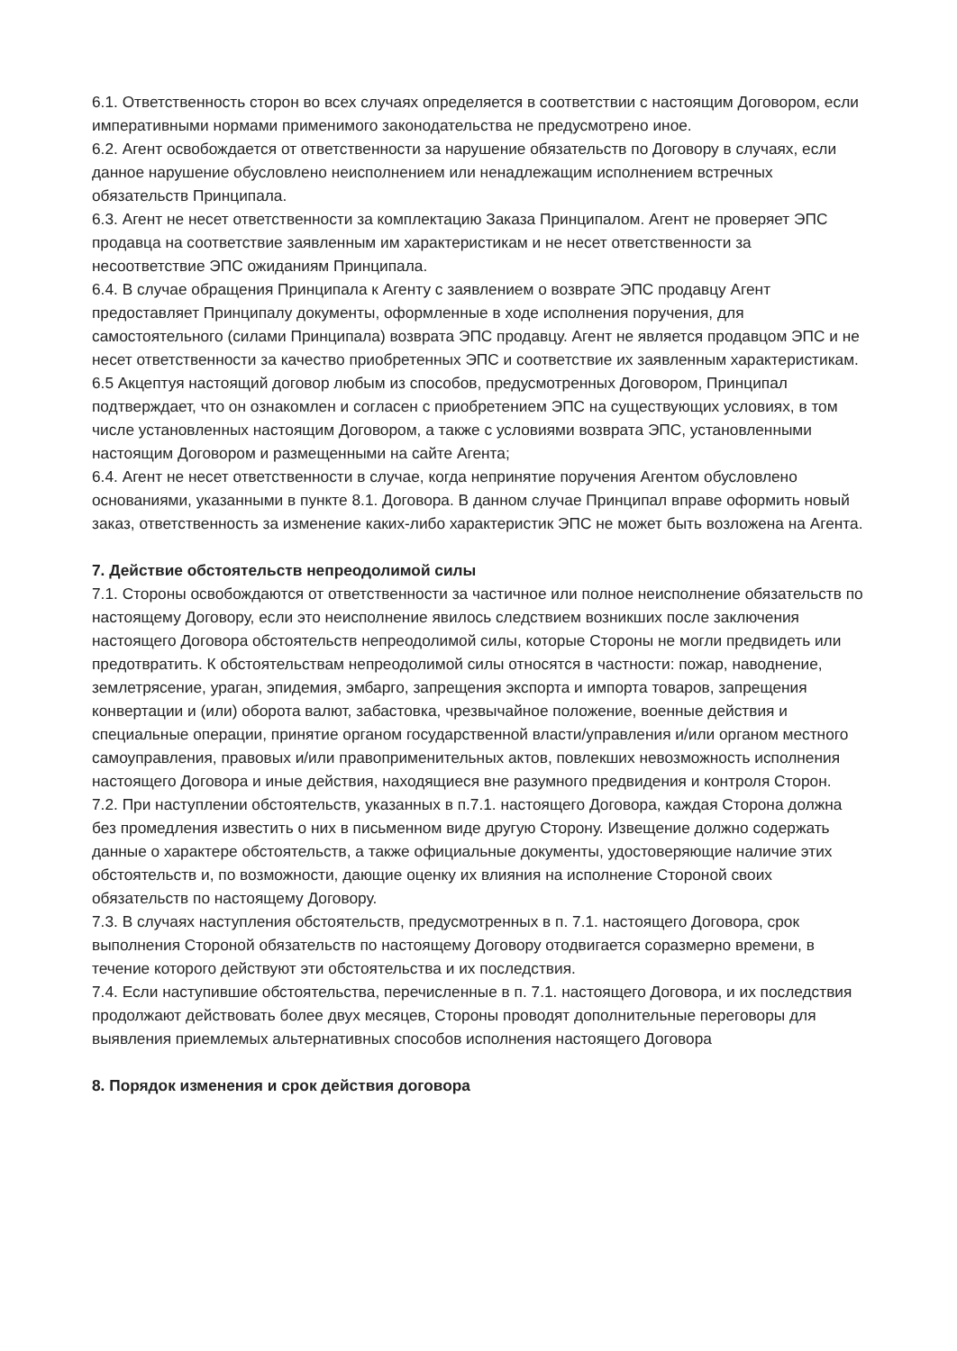6.1. Ответственность сторон во всех случаях определяется в соответствии с настоящим Договором, если императивными нормами применимого законодательства не предусмотрено иное.
6.2. Агент освобождается от ответственности за нарушение обязательств по Договору в случаях, если данное нарушение обусловлено неисполнением или ненадлежащим исполнением встречных обязательств Принципала.
6.3. Агент не несет ответственности за комплектацию Заказа Принципалом. Агент не проверяет ЭПС продавца на соответствие заявленным им характеристикам и не несет ответственности за несоответствие ЭПС ожиданиям Принципала.
6.4. В случае обращения Принципала к Агенту с заявлением о возврате ЭПС продавцу Агент предоставляет Принципалу документы, оформленные в ходе исполнения поручения, для самостоятельного (силами Принципала) возврата ЭПС продавцу. Агент не является продавцом ЭПС и не несет ответственности за качество приобретенных ЭПС и соответствие их заявленным характеристикам.
6.5 Акцептуя настоящий договор любым из способов, предусмотренных Договором, Принципал подтверждает, что он ознакомлен и согласен с приобретением ЭПС на существующих условиях, в том числе установленных настоящим Договором, а также с условиями возврата ЭПС, установленными настоящим Договором и размещенными на сайте Агента;
6.4. Агент не несет ответственности в случае, когда непринятие поручения Агентом обусловлено основаниями, указанными в пункте 8.1. Договора. В данном случае Принципал вправе оформить новый заказ, ответственность за изменение каких-либо характеристик ЭПС не может быть возложена на Агента.
7. Действие обстоятельств непреодолимой силы
7.1. Стороны освобождаются от ответственности за частичное или полное неисполнение обязательств по настоящему Договору, если это неисполнение явилось следствием возникших после заключения настоящего Договора обстоятельств непреодолимой силы, которые Стороны не могли предвидеть или предотвратить. К обстоятельствам непреодолимой силы относятся в частности: пожар, наводнение, землетрясение, ураган, эпидемия, эмбарго, запрещения экспорта и импорта товаров, запрещения конвертации и (или) оборота валют, забастовка, чрезвычайное положение, военные действия и специальные операции, принятие органом государственной власти/управления и/или органом местного самоуправления, правовых и/или правоприменительных актов, повлекших невозможность исполнения настоящего Договора и иные действия, находящиеся вне разумного предвидения и контроля Сторон.
7.2. При наступлении обстоятельств, указанных в п.7.1. настоящего Договора, каждая Сторона должна без промедления известить о них в письменном виде другую Сторону. Извещение должно содержать данные о характере обстоятельств, а также официальные документы, удостоверяющие наличие этих обстоятельств и, по возможности, дающие оценку их влияния на исполнение Стороной своих обязательств по настоящему Договору.
7.3. В случаях наступления обстоятельств, предусмотренных в п. 7.1. настоящего Договора, срок выполнения Стороной обязательств по настоящему Договору отодвигается соразмерно времени, в течение которого действуют эти обстоятельства и их последствия.
7.4. Если наступившие обстоятельства, перечисленные в п. 7.1. настоящего Договора, и их последствия продолжают действовать более двух месяцев, Стороны проводят дополнительные переговоры для выявления приемлемых альтернативных способов исполнения настоящего Договора
8. Порядок изменения и срок действия договора